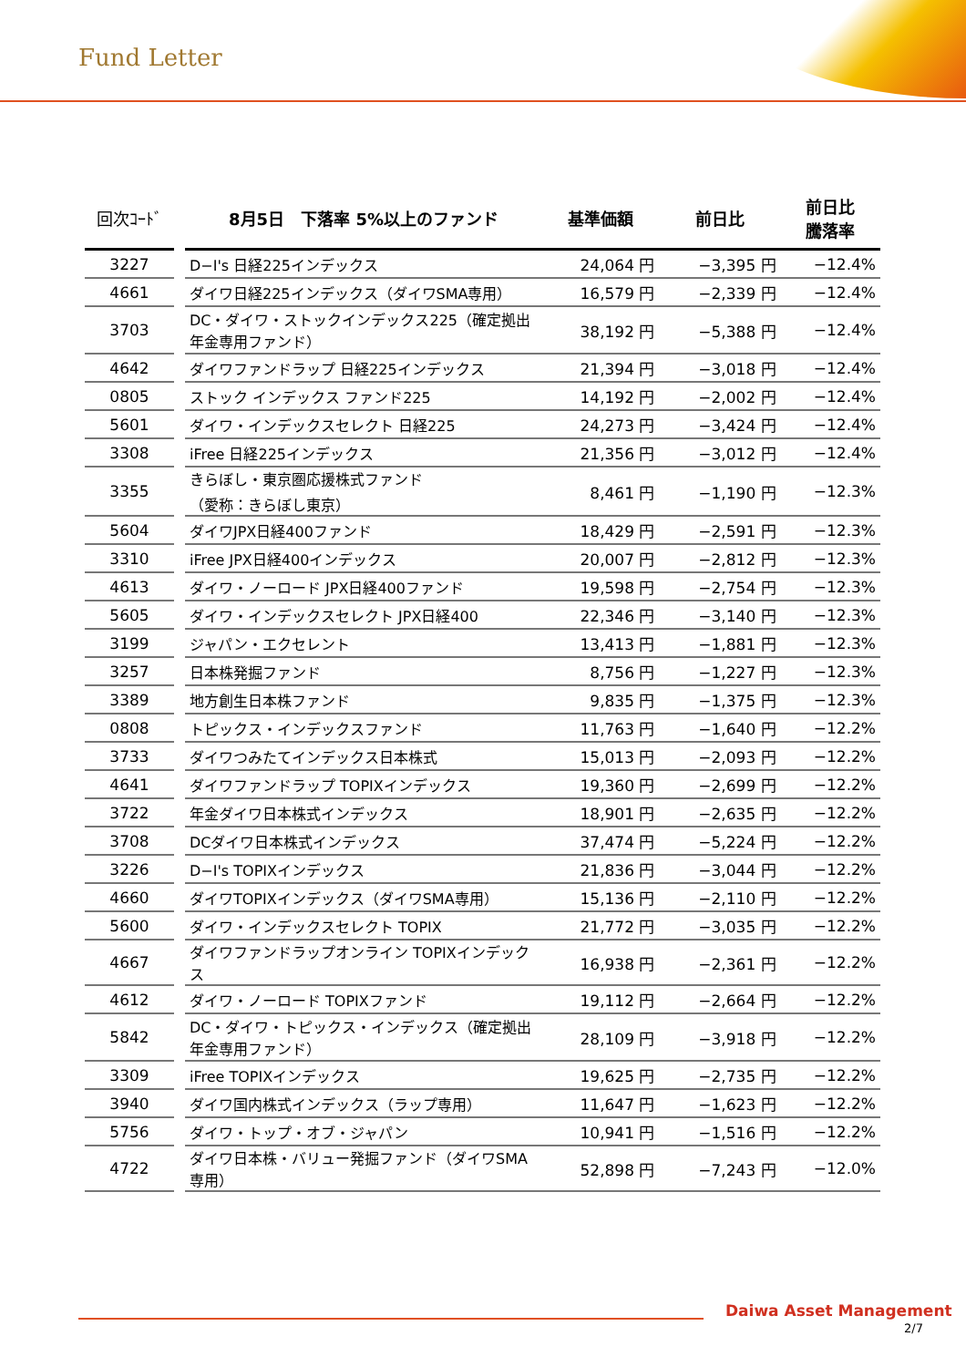Fund Letter
| 回次ｺｰﾄﾞ | | 8月5日 下落率 5%以上のファンド | 基準価額 | 前日比 | 前日比 騰落率 |
| --- | --- | --- | --- | --- | --- |
| 3227 | | D−I's 日経225インデックス | 24,064 円 | −3,395 円 | −12.4% |
| 4661 | | ダイワ日経225インデックス（ダイワSMA専用） | 16,579 円 | −2,339 円 | −12.4% |
| 3703 | | DC・ダイワ・ストックインデックス225（確定拠出年金専用ファンド） | 38,192 円 | −5,388 円 | −12.4% |
| 4642 | | ダイワファンドラップ 日経225インデックス | 21,394 円 | −3,018 円 | −12.4% |
| 0805 | | ストック インデックス ファンド225 | 14,192 円 | −2,002 円 | −12.4% |
| 5601 | | ダイワ・インデックスセレクト 日経225 | 24,273 円 | −3,424 円 | −12.4% |
| 3308 | | iFree 日経225インデックス | 21,356 円 | −3,012 円 | −12.4% |
| 3355 | | きらぼし・東京圏応援株式ファンド （愛称：きらぼし東京） | 8,461 円 | −1,190 円 | −12.3% |
| 5604 | | ダイワJPX日経400ファンド | 18,429 円 | −2,591 円 | −12.3% |
| 3310 | | iFree JPX日経400インデックス | 20,007 円 | −2,812 円 | −12.3% |
| 4613 | | ダイワ・ノーロード JPX日経400ファンド | 19,598 円 | −2,754 円 | −12.3% |
| 5605 | | ダイワ・インデックスセレクト JPX日経400 | 22,346 円 | −3,140 円 | −12.3% |
| 3199 | | ジャパン・エクセレント | 13,413 円 | −1,881 円 | −12.3% |
| 3257 | | 日本株発掘ファンド | 8,756 円 | −1,227 円 | −12.3% |
| 3389 | | 地方創生日本株ファンド | 9,835 円 | −1,375 円 | −12.3% |
| 0808 | | トピックス・インデックスファンド | 11,763 円 | −1,640 円 | −12.2% |
| 3733 | | ダイワつみたてインデックス日本株式 | 15,013 円 | −2,093 円 | −12.2% |
| 4641 | | ダイワファンドラップ TOPIXインデックス | 19,360 円 | −2,699 円 | −12.2% |
| 3722 | | 年金ダイワ日本株式インデックス | 18,901 円 | −2,635 円 | −12.2% |
| 3708 | | DCダイワ日本株式インデックス | 37,474 円 | −5,224 円 | −12.2% |
| 3226 | | D−I's TOPIXインデックス | 21,836 円 | −3,044 円 | −12.2% |
| 4660 | | ダイワTOPIXインデックス（ダイワSMA専用） | 15,136 円 | −2,110 円 | −12.2% |
| 5600 | | ダイワ・インデックスセレクト TOPIX | 21,772 円 | −3,035 円 | −12.2% |
| 4667 | | ダイワファンドラップオンライン TOPIXインデックス | 16,938 円 | −2,361 円 | −12.2% |
| 4612 | | ダイワ・ノーロード TOPIXファンド | 19,112 円 | −2,664 円 | −12.2% |
| 5842 | | DC・ダイワ・トピックス・インデックス（確定拠出年金専用ファンド） | 28,109 円 | −3,918 円 | −12.2% |
| 3309 | | iFree TOPIXインデックス | 19,625 円 | −2,735 円 | −12.2% |
| 3940 | | ダイワ国内株式インデックス（ラップ専用） | 11,647 円 | −1,623 円 | −12.2% |
| 5756 | | ダイワ・トップ・オブ・ジャパン | 10,941 円 | −1,516 円 | −12.2% |
| 4722 | | ダイワ日本株・バリュー発掘ファンド（ダイワSMA専用） | 52,898 円 | −7,243 円 | −12.0% |
Daiwa Asset Management
2/7